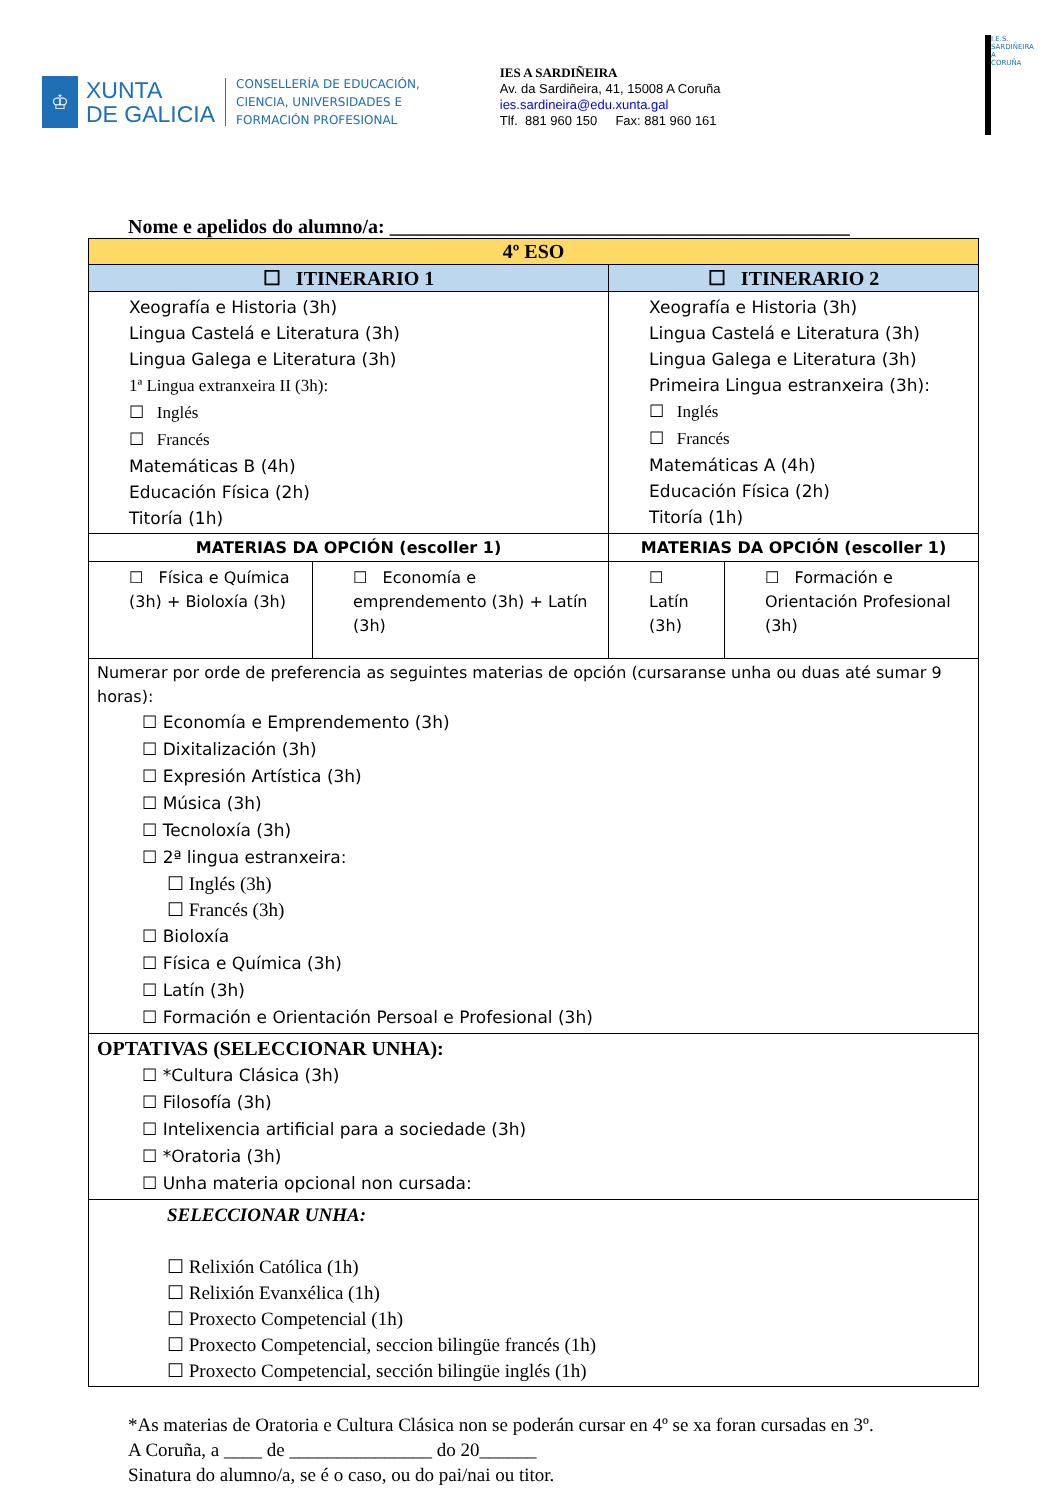♔
XUNTA
DE GALICIA
CONSELLERÍA DE EDUCACIÓN,
CIENCIA, UNIVERSIDADES E
FORMACIÓN PROFESIONAL
IES A SARDIÑEIRA
Av. da Sardiñeira, 41, 15008 A Coruña
ies.sardineira@edu.xunta.gal
Tlf. 881 960 150 Fax: 881 960 161
I.E.S. SARDIÑEIRA A CORUÑA
Nome e apelidos do alumno/a: ______________________________________________
| 4º ESO | | | |
| --- | --- | --- | --- |
| ☐ ITINERARIO 1 | | ☐ ITINERARIO 2 | |
| Xeografía e Historia (3h) Lingua Castelá e Literatura (3h) Lingua Galega e Literatura (3h) 1ª Lingua extranxeira II (3h): ☐ Inglés ☐ Francés Matemáticas B (4h) Educación Física (2h) Titoría (1h) | | Xeografía e Historia (3h) Lingua Castelá e Literatura (3h) Lingua Galega e Literatura (3h) Primeira Lingua estranxeira (3h): ☐ Inglés ☐ Francés Matemáticas A (4h) Educación Física (2h) Titoría (1h) | |
| MATERIAS DA OPCIÓN (escoller 1) | | MATERIAS DA OPCIÓN (escoller 1) | |
| ☐ Física e Química (3h) + Bioloxía (3h) | ☐ Economía e emprendemento (3h) + Latín (3h) | ☐ Latín (3h) | ☐ Formación e Orientación Profesional (3h) |
| Numerar por orde de preferencia as seguintes materias de opción (cursaranse unha ou duas até sumar 9 horas): ☐ Economía e Emprendemento (3h) ☐ Dixitalización (3h) ☐ Expresión Artística (3h) ☐ Música (3h) ☐ Tecnoloxía (3h) ☐ 2ª lingua estranxeira: ☐ Inglés (3h) ☐ Francés (3h) ☐ Bioloxía ☐ Física e Química (3h) ☐ Latín (3h) ☐ Formación e Orientación Persoal e Profesional (3h) | | | |
| OPTATIVAS (SELECCIONAR UNHA): ☐ *Cultura Clásica (3h) ☐ Filosofía (3h) ☐ Intelixencia artificial para a sociedade (3h) ☐ *Oratoria (3h) ☐ Unha materia opcional non cursada: | | | |
| SELECCIONAR UNHA: ☐ Relixión Católica (1h) ☐ Relixión Evanxélica (1h) ☐ Proxecto Competencial (1h) ☐ Proxecto Competencial, seccion bilingüe francés (1h) ☐ Proxecto Competencial, sección bilingüe inglés (1h) | | | |
*As materias de Oratoria e Cultura Clásica non se poderán cursar en 4º se xa foran cursadas en 3º.
A Coruña, a ____ de _______________ do 20______
Sinatura do alumno/a, se é o caso, ou do pai/nai ou titor.